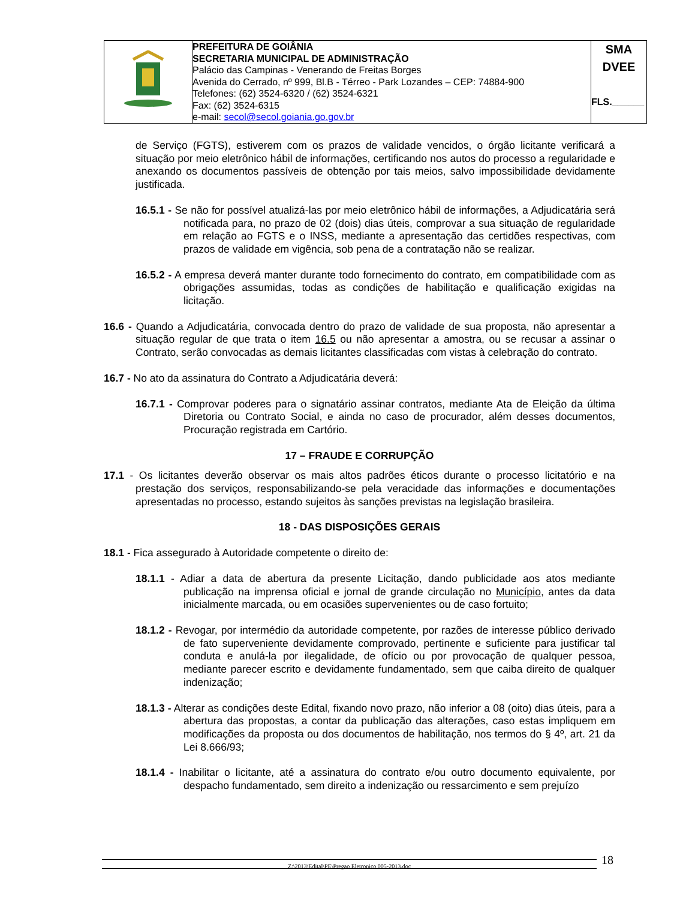| | PREFEITURA DE GOIÂNIA SECRETARIA MUNICIPAL DE ADMINISTRAÇÃO Palácio das Campinas - Venerando de Freitas Borges Avenida do Cerrado, nº 999, Bl.B - Térreo - Park Lozandes – CEP: 74884-900 Telefones: (62) 3524-6320 / (62) 3524-6321 Fax: (62) 3524-6315 e-mail: secol@secol.goiania.go.gov.br | SMA DVEE FLS.______ |
de Serviço (FGTS), estiverem com os prazos de validade vencidos, o órgão licitante verificará a situação por meio eletrônico hábil de informações, certificando nos autos do processo a regularidade e anexando os documentos passíveis de obtenção por tais meios, salvo impossibilidade devidamente justificada.
16.5.1 - Se não for possível atualizá-las por meio eletrônico hábil de informações, a Adjudicatária será notificada para, no prazo de 02 (dois) dias úteis, comprovar a sua situação de regularidade em relação ao FGTS e o INSS, mediante a apresentação das certidões respectivas, com prazos de validade em vigência, sob pena de a contratação não se realizar.
16.5.2 - A empresa deverá manter durante todo fornecimento do contrato, em compatibilidade com as obrigações assumidas, todas as condições de habilitação e qualificação exigidas na licitação.
16.6 - Quando a Adjudicatária, convocada dentro do prazo de validade de sua proposta, não apresentar a situação regular de que trata o item 16.5 ou não apresentar a amostra, ou se recusar a assinar o Contrato, serão convocadas as demais licitantes classificadas com vistas à celebração do contrato.
16.7 - No ato da assinatura do Contrato a Adjudicatária deverá:
16.7.1 - Comprovar poderes para o signatário assinar contratos, mediante Ata de Eleição da última Diretoria ou Contrato Social, e ainda no caso de procurador, além desses documentos, Procuração registrada em Cartório.
17 – FRAUDE E CORRUPÇÃO
17.1 - Os licitantes deverão observar os mais altos padrões éticos durante o processo licitatório e na prestação dos serviços, responsabilizando-se pela veracidade das informações e documentações apresentadas no processo, estando sujeitos às sanções previstas na legislação brasileira.
18 - DAS DISPOSIÇÕES GERAIS
18.1 - Fica assegurado à Autoridade competente o direito de:
18.1.1 - Adiar a data de abertura da presente Licitação, dando publicidade aos atos mediante publicação na imprensa oficial e jornal de grande circulação no Município, antes da data inicialmente marcada, ou em ocasiões supervenientes ou de caso fortuito;
18.1.2 - Revogar, por intermédio da autoridade competente, por razões de interesse público derivado de fato superveniente devidamente comprovado, pertinente e suficiente para justificar tal conduta e anulá-la por ilegalidade, de ofício ou por provocação de qualquer pessoa, mediante parecer escrito e devidamente fundamentado, sem que caiba direito de qualquer indenização;
18.1.3 - Alterar as condições deste Edital, fixando novo prazo, não inferior a 08 (oito) dias úteis, para a abertura das propostas, a contar da publicação das alterações, caso estas impliquem em modificações da proposta ou dos documentos de habilitação, nos termos do § 4º, art. 21 da Lei 8.666/93;
18.1.4 - Inabilitar o licitante, até a assinatura do contrato e/ou outro documento equivalente, por despacho fundamentado, sem direito a indenização ou ressarcimento e sem prejuízo
Z:\2013\Edital\PE\Pregao Eletronico 005-2013.doc 18